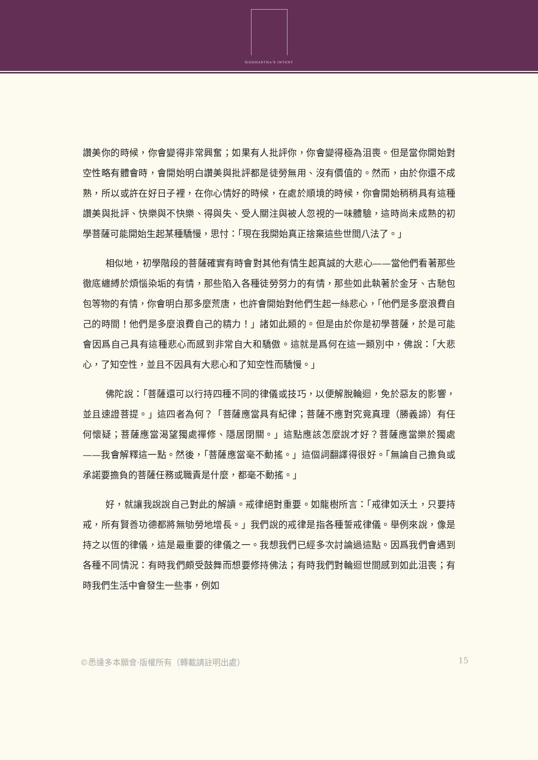SIDDHARTHA'S INTENT
讚美你的時候，你會變得非常興奮；如果有人批評你，你會變得極為沮喪。但是當你開始對空性略有體會時，會開始明白讚美與批評都是徒勞無用、沒有價值的。然而，由於你還不成熟，所以或許在好日子裡，在你心情好的時候，在處於順境的時候，你會開始稍稍具有這種讚美與批評、快樂與不快樂、得與失、受人關注與被人忽視的一味體驗，這時尚未成熟的初學菩薩可能開始生起某種驕慢，思忖：「現在我開始真正捨棄這些世間八法了。」
相似地，初學階段的菩薩確實有時會對其他有情生起真誠的大悲心——當他們看著那些徹底纏縛於煩惱染垢的有情，那些陷入各種徒勞努力的有情，那些如此執著於金牙、古馳包包等物的有情，你會明白那多麼荒唐，也許會開始對他們生起一絲悲心，「他們是多麼浪費自己的時間！他們是多麼浪費自己的精力！」諸如此類的。但是由於你是初學菩薩，於是可能會因爲自己具有這種悲心而感到非常自大和驕傲。這就是爲何在這一類別中，佛說：「大悲心，了知空性，並且不因具有大悲心和了知空性而驕慢。」
佛陀說：「菩薩還可以行持四種不同的律儀或技巧，以便解脫輪迴，免於惡友的影響，並且速證菩提。」這四者為何？「菩薩應當具有紀律；菩薩不應對究竟真理（勝義諦）有任何懷疑；菩薩應當渴望獨處禪修、隱居閉關。」這點應該怎麼說才好？菩薩應當樂於獨處——我會解釋這一點。然後，「菩薩應當毫不動搖。」這個詞翻譯得很好。「無論自己擔負或承諾要擔負的菩薩任務或職責是什麼，都毫不動搖。」
好，就讓我說說自己對此的解讀。戒律絕對重要。如龍樹所言：「戒律如沃土，只要持戒，所有賢善功德都將無劬勞地增長。」我們說的戒律是指各種誓戒律儀。舉例來說，像是持之以恆的律儀，這是最重要的律儀之一。我想我們已經多次討論過這點。因爲我們會遇到各種不同情況：有時我們頗受鼓舞而想要修持佛法；有時我們對輪迴世間感到如此沮喪；有時我們生活中會發生一些事，例如
©悉達多本願會·版權所有（轉載請註明出處） 15